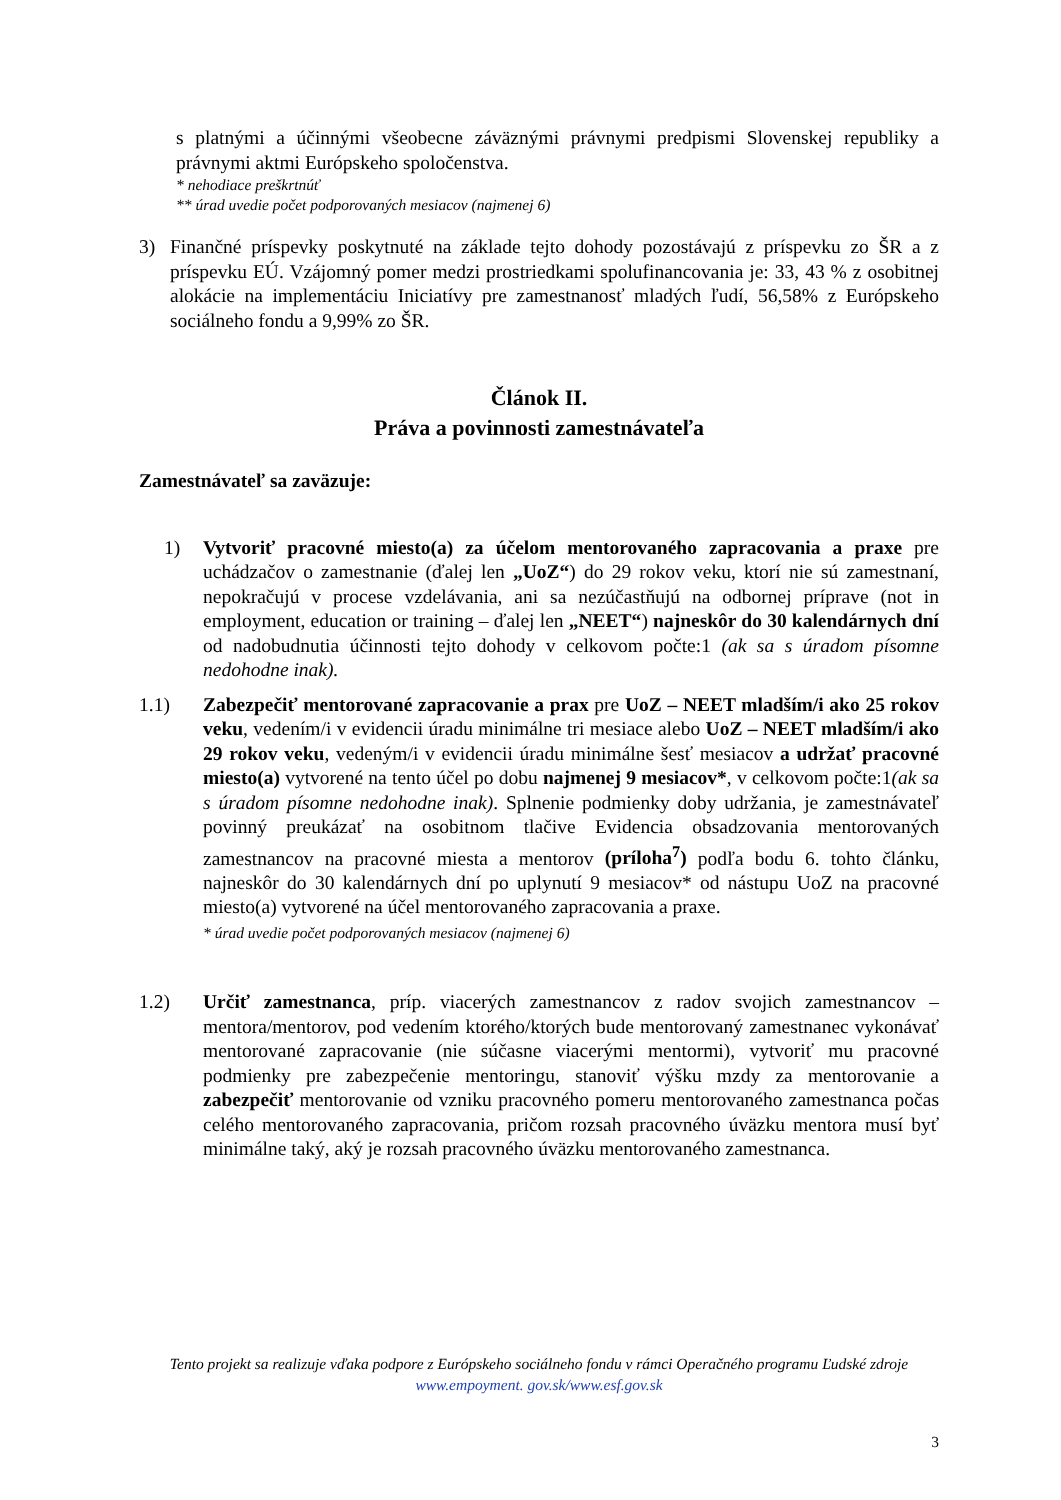s platnými a účinnými všeobecne záväznými právnymi predpismi Slovenskej republiky a právnymi aktmi Európskeho spoločenstva.
* nehodiace preškrtnúť
** úrad uvedie počet podporovaných mesiacov (najmenej 6)
3) Finančné príspevky poskytnuté na základe tejto dohody pozostávajú z príspevku zo ŠR a z príspevku EÚ. Vzájomný pomer medzi prostriedkami spolufinancovania je: 33, 43 % z osobitnej alokácie na implementáciu Iniciatívy pre zamestnanosť mladých ľudí, 56,58% z Európskeho sociálneho fondu a 9,99% zo ŠR.
Článok II.
Práva a povinnosti zamestnávateľa
Zamestnávateľ sa zaväzuje:
1) Vytvoriť pracovné miesto(a) za účelom mentorovaného zapracovania a praxe pre uchádzačov o zamestnanie (ďalej len „UoZ“) do 29 rokov veku, ktorí nie sú zamestnaní, nepokračujú v procese vzdelávania, ani sa nezúčastňujú na odbornej príprave (not in employment, education or training – ďalej len „NEET“) najneskôr do 30 kalendárnych dní od nadobudnutia účinnosti tejto dohody v celkovom počte:1 (ak sa s úradom písomne nedohodne inak).
1.1) Zabezpečiť mentorované zapracovanie a prax pre UoZ – NEET mladším/i ako 25 rokov veku, vedením/i v evidencii úradu minimálne tri mesiace alebo UoZ – NEET mladším/i ako 29 rokov veku, vedeným/i v evidencii úradu minimálne šesť mesiacov a udržať pracovné miesto(a) vytvorené na tento účel po dobu najmenej 9 mesiacov*, v celkovom počte:1(ak sa s úradom písomne nedohodne inak). Splnenie podmienky doby udržania, je zamestnávateľ povinný preukázať na osobitnom tlačive Evidencia obsadzovania mentorovaných zamestnancov na pracovné miesta a mentorov (príloha<sup>7</sup>) podľa bodu 6. tohto článku, najneskôr do 30 kalendárnych dní po uplynutí 9 mesiacov* od nástupu UoZ na pracovné miesto(a) vytvorené na účel mentorovaného zapracovania a praxe.
* úrad uvedie počet podporovaných mesiacov (najmenej 6)
1.2) Určiť zamestnanca, príp. viacerých zamestnancov z radov svojich zamestnancov – mentora/mentorov, pod vedením ktorého/ktorých bude mentorovaný zamestnanec vykonávať mentorované zapracovanie (nie súčasne viacerými mentormi), vytvoriť mu pracovné podmienky pre zabezpečenie mentoringu, stanoviť výšku mzdy za mentorovanie a zabezpečiť mentorovanie od vzniku pracovného pomeru mentorovaného zamestnanca počas celého mentorovaného zapracovania, pričom rozsah pracovného úväzku mentora musí byť minimálne taký, aký je rozsah pracovného úväzku mentorovaného zamestnanca.
Tento projekt sa realizuje vďaka podpore z Európskeho sociálneho fondu v rámci Operačného programu Ľudské zdroje
www.empoyment. gov.sk/www.esf.gov.sk
3